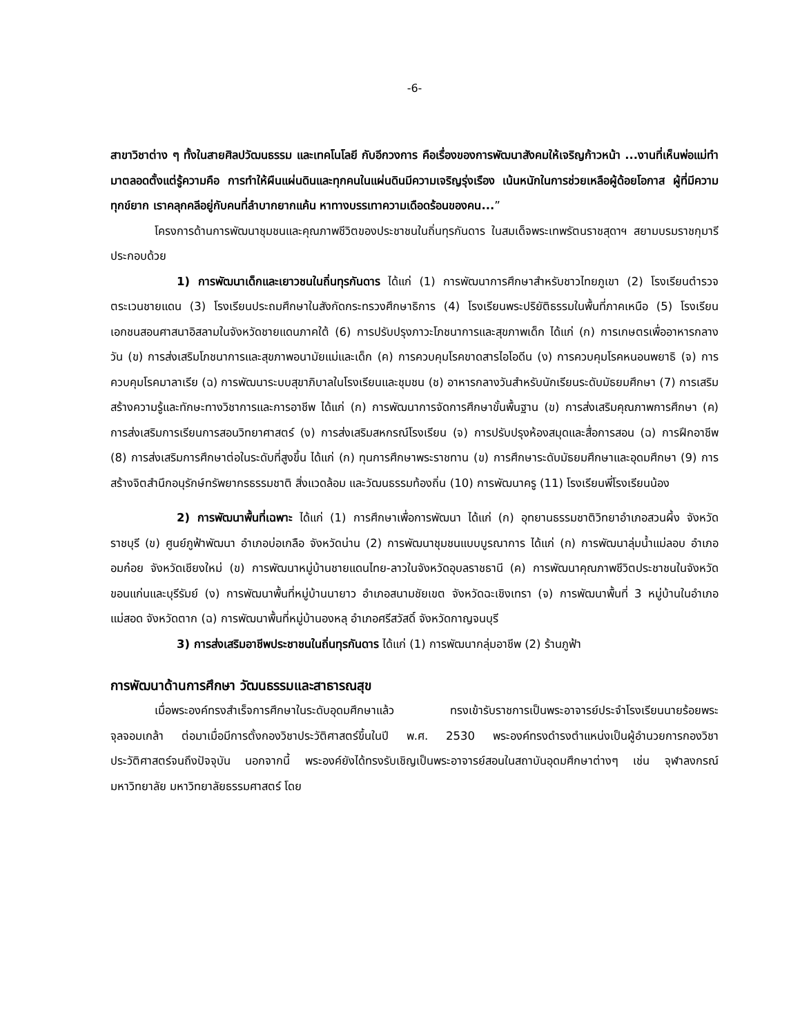-6-
สาขาวิชาต่าง ๆ ทั้งในสายศิลปวัฒนธรรม และเทคโนโลยี กับอีกวงการ คือเรื่องของการพัฒนาสังคมให้เจริญก้าวหน้า ...งานที่เห็นพ่อแม่ทำมาตลอดตั้งแต่รู้ความคือ การทำให้ผืนแผ่นดินและทุกคนในแผ่นดินมีความเจริญรุ่งเรือง เน้นหนักในการช่วยเหลือผู้ด้อยโอกาส ผู้ที่มีความทุกข์ยาก เราคลุกคลีอยู่กับคนที่ลำบากยากแค้น หาทางบรรเทาความเดือดร้อนของคน...”
โครงการด้านการพัฒนาชุมชนและคุณภาพชีวิตของประชาชนในถิ่นทุรกันดาร ในสมเด็จพระเทพรัตนราชสุดาฯ สยามบรมราชกุมารี ประกอบด้วย
1) การพัฒนาเด็กและเยาวชนในถิ่นทุรกันดาร ได้แก่ (1) การพัฒนาการศึกษาสำหรับชาวไทยภูเขา (2) โรงเรียนตำรวจตระเวนชายแดน (3) โรงเรียนประถมศึกษาในสังกัดกระทรวงศึกษาธิการ (4) โรงเรียนพระปริยัติธรรมในพื้นที่ภาคเหนือ (5) โรงเรียนเอกชนสอนศาสนาอิสลามในจังหวัดชายแดนภาคใต้ (6) การปรับปรุงภาวะโภชนาการและสุขภาพเด็ก ได้แก่ (ก) การเกษตรเพื่ออาหารกลางวัน (ข) การส่งเสริมโภชนาการและสุขภาพอนามัยแม่และเด็ก (ค) การควบคุมโรคขาดสารไอโอดีน (ง) การควบคุมโรคหนอนพยาธิ (จ) การควบคุมโรคมาลาเรีย (ฉ) การพัฒนาระบบสุขาภิบาลในโรงเรียนและชุมชน (ช) อาหารกลางวันสำหรับนักเรียนระดับมัธยมศึกษา (7) การเสริมสร้างความรู้และทักษะทางวิชาการและการอาชีพ ได้แก่ (ก) การพัฒนาการจัดการศึกษาขั้นพื้นฐาน (ข) การส่งเสริมคุณภาพการศึกษา (ค) การส่งเสริมการเรียนการสอนวิทยาศาสตร์ (ง) การส่งเสริมสหกรณ์โรงเรียน (จ) การปรับปรุงห้องสมุดและสื่อการสอน (ฉ) การฝึกอาชีพ (8) การส่งเสริมการศึกษาต่อในระดับที่สูงขึ้น ได้แก่ (ก) ทุนการศึกษาพระราชทาน (ข) การศึกษาระดับมัธยมศึกษาและอุดมศึกษา (9) การสร้างจิตสำนึกอนุรักษ์ทรัพยากรธรรมชาติ สิ่งแวดล้อม และวัฒนธรรมท้องถิ่น (10) การพัฒนาครู (11) โรงเรียนพี่โรงเรียนน้อง
2) การพัฒนาพื้นที่เฉพาะ ได้แก่ (1) การศึกษาเพื่อการพัฒนา ได้แก่ (ก) อุทยานธรรมชาติวิทยาอำเภอสวนผึ้ง จังหวัดราชบุรี (ข) ศูนย์ภูฟ้าพัฒนา อำเภอบ่อเกลือ จังหวัดน่าน (2) การพัฒนาชุมชนแบบบูรณาการ ได้แก่ (ก) การพัฒนาลุ่มน้ำแม่ลอบ อำเภออมก๋อย จังหวัดเชียงใหม่ (ข) การพัฒนาหมู่บ้านชายแดนไทย-ลาวในจังหวัดอุบลราชธานี (ค) การพัฒนาคุณภาพชีวิตประชาชนในจังหวัดขอนแก่นและบุรีรัมย์ (ง) การพัฒนาพื้นที่หมู่บ้านนายาว อำเภอสนามชัยเขต จังหวัดฉะเชิงเทรา (จ) การพัฒนาพื้นที่ 3 หมู่บ้านในอำเภอแม่สอด จังหวัดตาก (ฉ) การพัฒนาพื้นที่หมู่บ้านองหลุ อำเภอศรีสวัสดิ์ จังหวัดกาญจนบุรี
3) การส่งเสริมอาชีพประชาชนในถิ่นทุรกันดาร ได้แก่ (1) การพัฒนากลุ่มอาชีพ (2) ร้านภูฟ้า
การพัฒนาด้านการศึกษา วัฒนธรรมและสาธารณสุข
เมื่อพระองค์ทรงสำเร็จการศึกษาในระดับอุดมศึกษาแล้ว ทรงเข้ารับราชการเป็นพระอาจารย์ประจำโรงเรียนนายร้อยพระจุลจอมเกล้า ต่อมาเมื่อมีการตั้งกองวิชาประวัติศาสตร์ขึ้นในปี พ.ศ. 2530 พระองค์ทรงดำรงตำแหน่งเป็นผู้อำนวยการกองวิชาประวัติศาสตร์จนถึงปัจจุบัน นอกจากนี้ พระองค์ยังได้ทรงรับเชิญเป็นพระอาจารย์สอนในสถาบันอุดมศึกษาต่างๆ เช่น จุฬาลงกรณ์มหาวิทยาลัย มหาวิทยาลัยธรรมศาสตร์ โดย